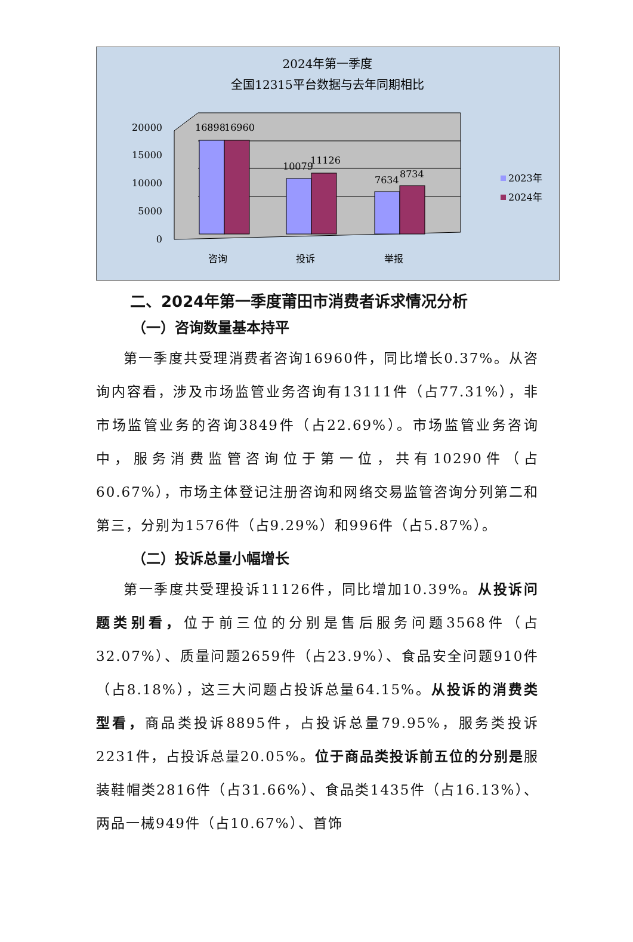2024年第一季度
全国12315平台数据与去年同期相比
20000
15000
10000
5000
0
16898
16960
10079
11126
7634
8734
咨询
投诉
举报
2023年
2024年
二、2024年第一季度莆田市消费者诉求情况分析
（一）咨询数量基本持平
第一季度共受理消费者咨询16960件，同比增长0.37%。从咨询内容看，涉及市场监管业务咨询有13111件（占77.31%），非市场监管业务的咨询3849件（占22.69%）。市场监管业务咨询中，服务消费监管咨询位于第一位，共有10290件（占60.67%），市场主体登记注册咨询和网络交易监管咨询分列第二和第三，分别为1576件（占9.29%）和996件（占5.87%）。
（二）投诉总量小幅增长
第一季度共受理投诉11126件，同比增加10.39%。从投诉问题类别看，位于前三位的分别是售后服务问题3568件（占32.07%）、质量问题2659件（占23.9%）、食品安全问题910件（占8.18%），这三大问题占投诉总量64.15%。从投诉的消费类型看，商品类投诉8895件，占投诉总量79.95%，服务类投诉2231件，占投诉总量20.05%。位于商品类投诉前五位的分别是服装鞋帽类2816件（占31.66%）、食品类1435件（占16.13%）、两品一械949件（占10.67%）、首饰